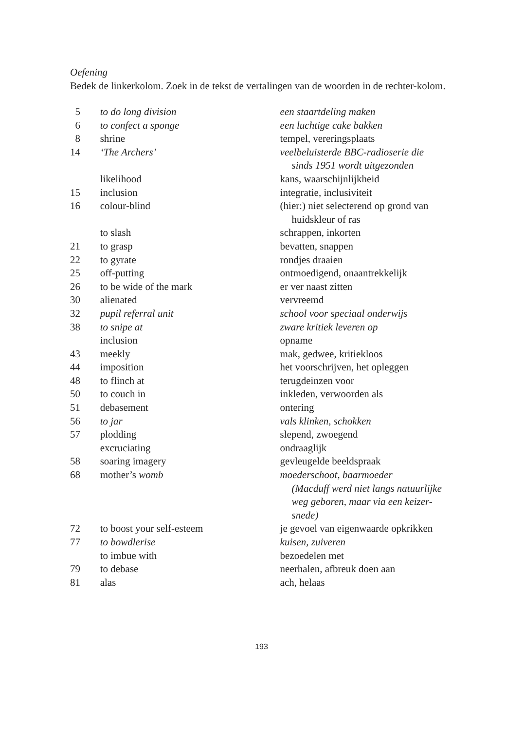Oefening
Bedek de linkerkolom. Zoek in de tekst de vertalingen van de woorden in de rechter-kolom.
| 5 | to do long division | een staartdeling maken |
| 6 | to confect a sponge | een luchtige cake bakken |
| 8 | shrine | tempel, vereringsplaats |
| 14 | ‘The Archers’ | veelbeluisterde BBC-radioserie die sinds 1951 wordt uitgezonden |
| | likelihood | kans, waarschijnlijkheid |
| 15 | inclusion | integratie, inclusiviteit |
| 16 | colour-blind | (hier:) niet selecterend op grond van huidskleur of ras |
| | to slash | schrappen, inkorten |
| 21 | to grasp | bevatten, snappen |
| 22 | to gyrate | rondjes draaien |
| 25 | off-putting | ontmoedigend, onaantrekkelijk |
| 26 | to be wide of the mark | er ver naast zitten |
| 30 | alienated | vervreemd |
| 32 | pupil referral unit | school voor speciaal onderwijs |
| 38 | to snipe at | zware kritiek leveren op |
| | inclusion | opname |
| 43 | meekly | mak, gedwee, kritiekloos |
| 44 | imposition | het voorschrijven, het opleggen |
| 48 | to flinch at | terugdeinzen voor |
| 50 | to couch in | inkleden, verwoorden als |
| 51 | debasement | ontering |
| 56 | to jar | vals klinken, schokken |
| 57 | plodding | slepend, zwoegend |
| | excruciating | ondraaglijk |
| 58 | soaring imagery | gevleugelde beeldspraak |
| 68 | mother’s womb | moederschoot, baarmoeder (Macduff werd niet langs natuurlijke weg geboren, maar via een keizer- snede) |
| 72 | to boost your self-esteem | je gevoel van eigenwaarde opkrikken |
| 77 | to bowdlerise | kuisen, zuiveren |
| | to imbue with | bezoedelen met |
| 79 | to debase | neerhalen, afbreuk doen aan |
| 81 | alas | ach, helaas |
193